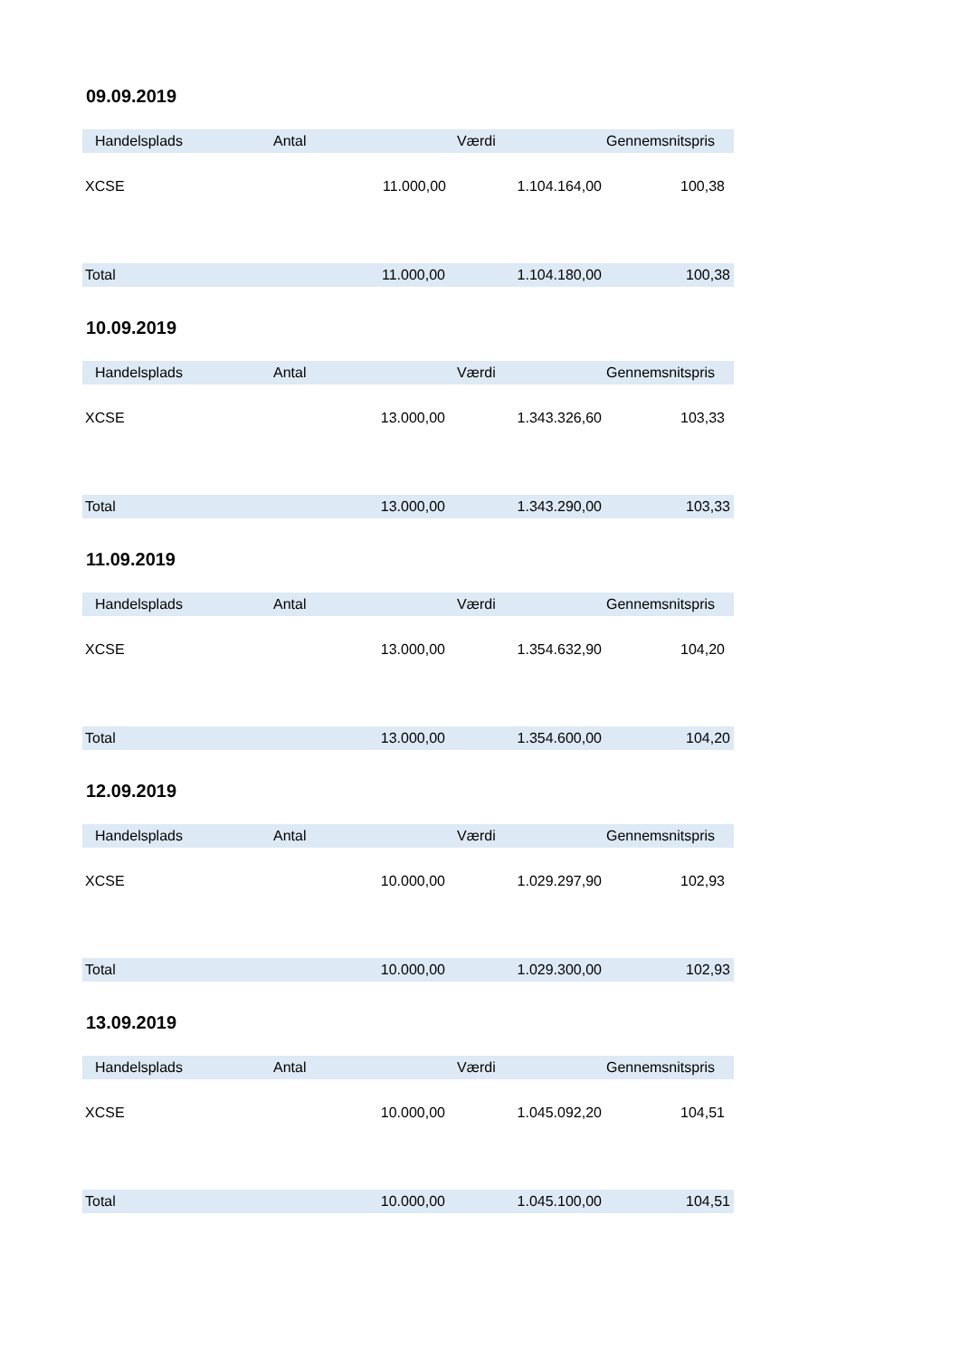09.09.2019
| Handelsplads | Antal | Værdi | Gennemsnitspris |
| --- | --- | --- | --- |
| XCSE | 11.000,00 | 1.104.164,00 | 100,38 |
| Total | 11.000,00 | 1.104.180,00 | 100,38 |
10.09.2019
| Handelsplads | Antal | Værdi | Gennemsnitspris |
| --- | --- | --- | --- |
| XCSE | 13.000,00 | 1.343.326,60 | 103,33 |
| Total | 13.000,00 | 1.343.290,00 | 103,33 |
11.09.2019
| Handelsplads | Antal | Værdi | Gennemsnitspris |
| --- | --- | --- | --- |
| XCSE | 13.000,00 | 1.354.632,90 | 104,20 |
| Total | 13.000,00 | 1.354.600,00 | 104,20 |
12.09.2019
| Handelsplads | Antal | Værdi | Gennemsnitspris |
| --- | --- | --- | --- |
| XCSE | 10.000,00 | 1.029.297,90 | 102,93 |
| Total | 10.000,00 | 1.029.300,00 | 102,93 |
13.09.2019
| Handelsplads | Antal | Værdi | Gennemsnitspris |
| --- | --- | --- | --- |
| XCSE | 10.000,00 | 1.045.092,20 | 104,51 |
| Total | 10.000,00 | 1.045.100,00 | 104,51 |